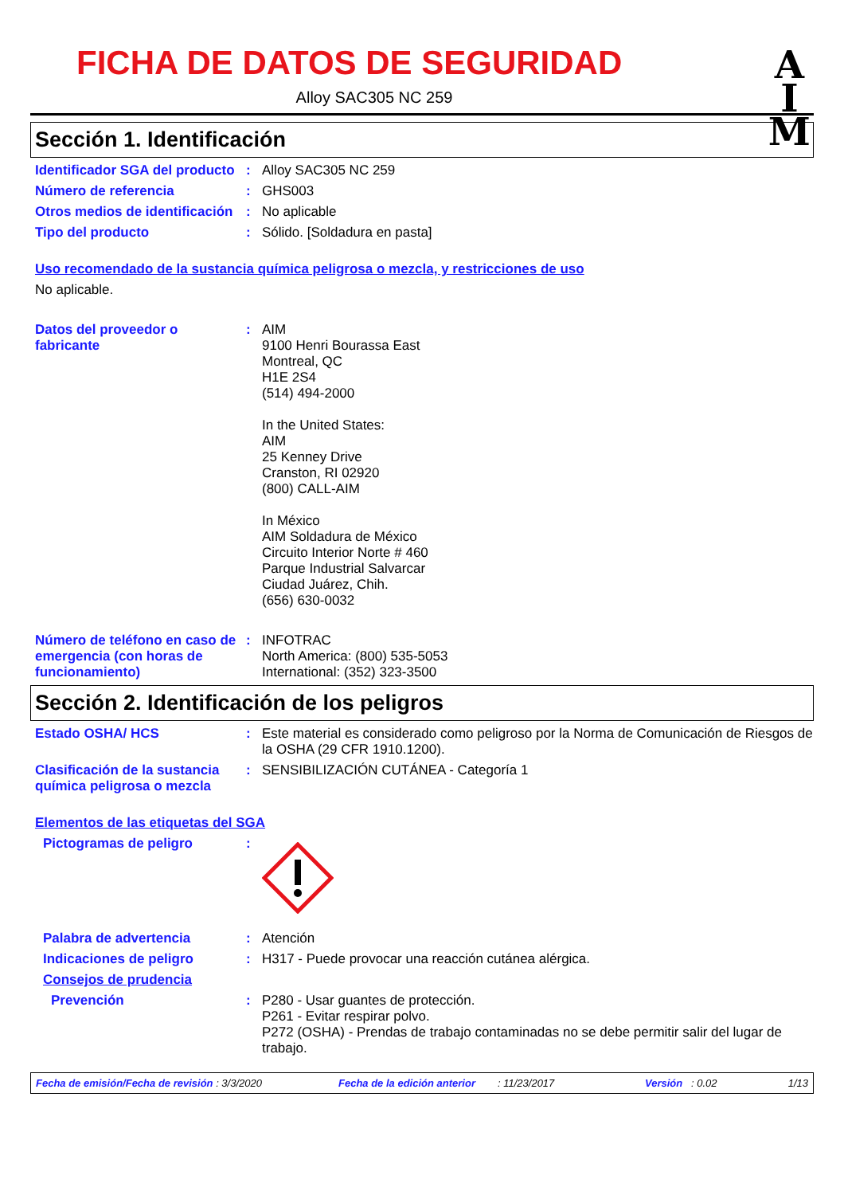FICHA DE DATOS DE SEGURIDAD
A
I
M
Alloy SAC305 NC 259
Sección 1. Identificación
Identificador SGA del producto
: Alloy SAC305 NC 259
Número de referencia : GHS003
Otros medios de identificación
: No aplicable
Tipo del producto : Sólido. [Soldadura en pasta]
Uso recomendado de la sustancia química peligrosa o mezcla, y restricciones de uso
No aplicable.
Datos del proveedor o fabricante
: AIM
9100 Henri Bourassa East
Montreal, QC
H1E 2S4
(514) 494-2000
In the United States:
AIM
25 Kenney Drive
Cranston, RI 02920
(800) CALL-AIM
In México
AIM Soldadura de México
Circuito Interior Norte # 460
Parque Industrial Salvarcar
Ciudad Juárez, Chih.
(656) 630-0032
Número de teléfono en caso de emergencia (con horas de funcionamiento)
: INFOTRAC
North America: (800) 535-5053
International: (352) 323-3500
Sección 2. Identificación de los peligros
Estado OSHA/ HCS : Este material es considerado como peligroso por la Norma de Comunicación de Riesgos de la OSHA (29 CFR 1910.1200).
Clasificación de la sustancia química peligrosa o mezcla
: SENSIBILIZACIÓN CUTÁNEA - Categoría 1
Elementos de las etiquetas del SGA
Pictogramas de peligro :
Palabra de advertencia : Atención
Indicaciones de peligro : H317 - Puede provocar una reacción cutánea alérgica.
Consejos de prudencia
Prevención : P280 - Usar guantes de protección.
P261 - Evitar respirar polvo.
P272 (OSHA) - Prendas de trabajo contaminadas no se debe permitir salir del lugar de trabajo.
Fecha de emisión/Fecha de revisión : 3/3/2020 Fecha de la edición anterior: 11/23/2017 Versión : 0.02 1/13